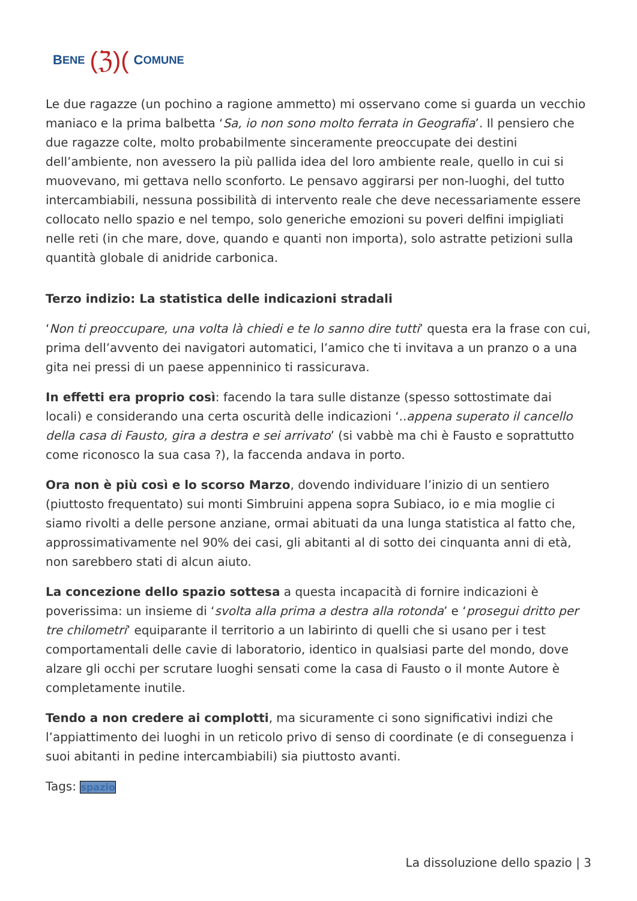B ENE (ℨ)(C OMUNE
Le due ragazze (un pochino a ragione ammetto) mi osservano come si guarda un vecchio maniaco e la prima balbetta ‘Sa, io non sono molto ferrata in Geografia’. Il pensiero che due ragazze colte, molto probabilmente sinceramente preoccupate dei destini dell’ambiente, non avessero la più pallida idea del loro ambiente reale, quello in cui si muovevano, mi gettava nello sconforto. Le pensavo aggirarsi per non-luoghi, del tutto intercambiabili, nessuna possibilità di intervento reale che deve necessariamente essere collocato nello spazio e nel tempo, solo generiche emozioni su poveri delfini impigliati nelle reti (in che mare, dove, quando e quanti non importa), solo astratte petizioni sulla quantità globale di anidride carbonica.
Terzo indizio: La statistica delle indicazioni stradali
‘Non ti preoccupare, una volta là chiedi e te lo sanno dire tutti’ questa era la frase con cui, prima dell’avvento dei navigatori automatici, l’amico che ti invitava a un pranzo o a una gita nei pressi di un paese appenninico ti rassicurava.
In effetti era proprio così: facendo la tara sulle distanze (spesso sottostimate dai locali) e considerando una certa oscurità delle indicazioni ‘..appena superato il cancello della casa di Fausto, gira a destra e sei arrivato’ (si vabbè ma chi è Fausto e soprattutto come riconosco la sua casa ?), la faccenda andava in porto.
Ora non è più così e lo scorso Marzo, dovendo individuare l’inizio di un sentiero (piuttosto frequentato) sui monti Simbruini appena sopra Subiaco, io e mia moglie ci siamo rivolti a delle persone anziane, ormai abituati da una lunga statistica al fatto che, approssimativamente nel 90% dei casi, gli abitanti al di sotto dei cinquanta anni di età, non sarebbero stati di alcun aiuto.
La concezione dello spazio sottesa a questa incapacità di fornire indicazioni è poverissima: un insieme di ‘svolta alla prima a destra alla rotonda’ e ‘prosegui dritto per tre chilometri’ equiparante il territorio a un labirinto di quelli che si usano per i test comportamentali delle cavie di laboratorio, identico in qualsiasi parte del mondo, dove alzare gli occhi per scrutare luoghi sensati come la casa di Fausto o il monte Autore è completamente inutile.
Tendo a non credere ai complotti, ma sicuramente ci sono significativi indizi che l’appiattimento dei luoghi in un reticolo privo di senso di coordinate (e di conseguenza i suoi abitanti in pedine intercambiabili) sia piuttosto avanti.
Tags: spazio
La dissoluzione dello spazio | 3